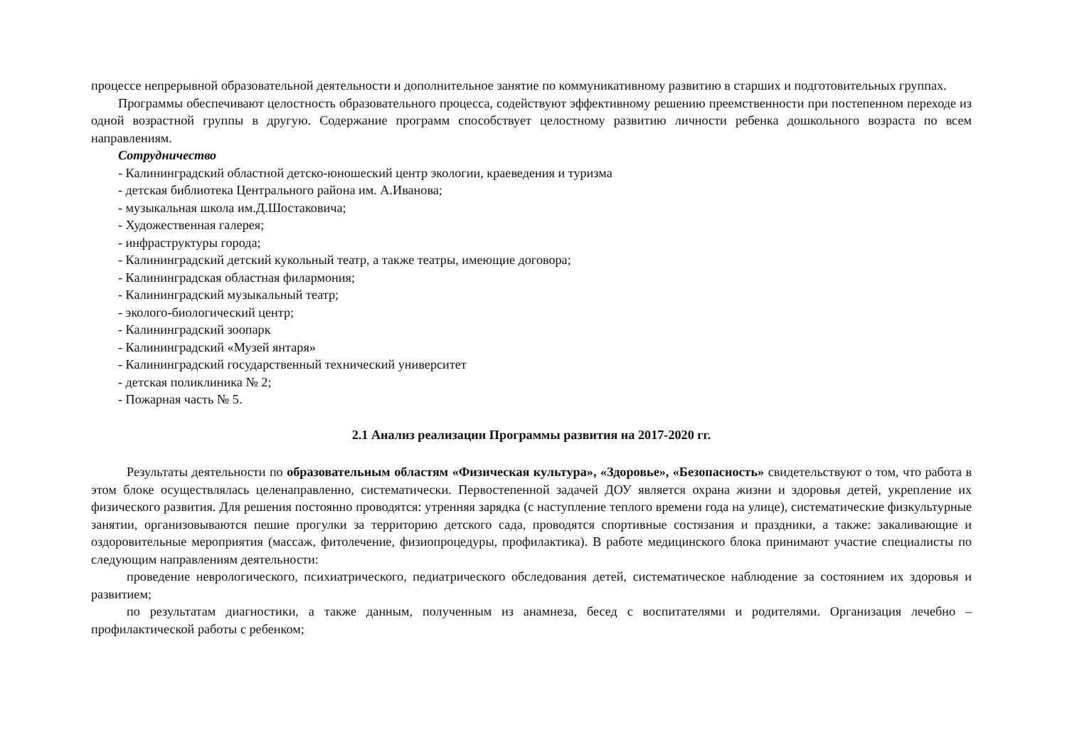процессе непрерывной образовательной деятельности и дополнительное занятие по коммуникативному развитию в старших и подготовительных группах.
Программы обеспечивают целостность образовательного процесса, содействуют эффективному решению преемственности при постепенном переходе из одной возрастной группы в другую. Содержание программ способствует целостному развитию личности ребенка дошкольного возраста по всем направлениям.
Сотрудничество
- Калининградский областной детско-юношеский центр экологии, краеведения и туризма
- детская библиотека Центрального района им. А.Иванова;
- музыкальная школа им.Д.Шостаковича;
- Художественная галерея;
- инфраструктуры города;
- Калининградский детский кукольный театр, а также театры, имеющие договора;
- Калининградская областная филармония;
- Калининградский музыкальный театр;
- эколого-биологический центр;
- Калининградский зоопарк
- Калининградский «Музей янтаря»
- Калининградский государственный технический университет
- детская поликлиника № 2;
- Пожарная часть № 5.
2.1 Анализ реализации Программы развития на 2017-2020 гг.
Результаты деятельности по образовательным областям «Физическая культура», «Здоровье», «Безопасность» свидетельствуют о том, что работа в этом блоке осуществлялась целенаправленно, систематически. Первостепенной задачей ДОУ является охрана жизни и здоровья детей, укрепление их физического развития. Для решения постоянно проводятся: утренняя зарядка (с наступление теплого времени года на улице), систематические физкультурные занятии, организовываются пешие прогулки за территорию детского сада, проводятся спортивные состязания и праздники, а также: закаливающие и оздоровительные мероприятия (массаж, фитолечение, физиопроцедуры, профилактика). В работе медицинского блока принимают участие специалисты по следующим направлениям деятельности:
проведение неврологического, психиатрического, педиатрического обследования детей, систематическое наблюдение за состоянием их здоровья и развитием;
по результатам диагностики, а также данным, полученным из анамнеза, бесед с воспитателями и родителями. Организация лечебно – профилактической работы с ребенком;